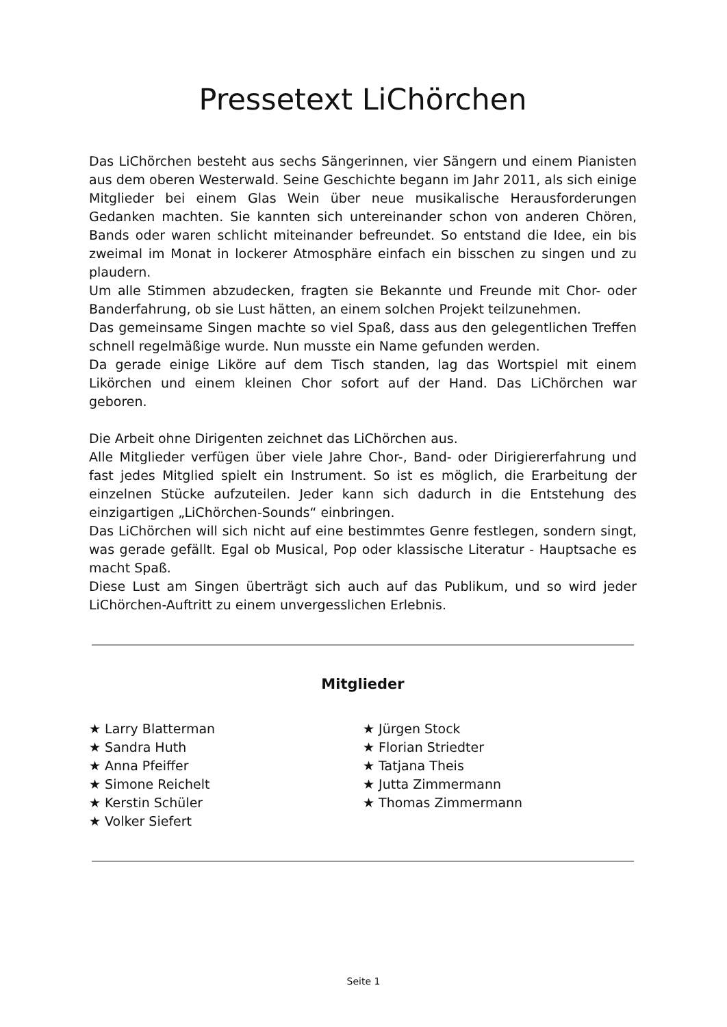Pressetext LiChörchen
Das LiChörchen besteht aus sechs Sängerinnen, vier Sängern und einem Pianisten aus dem oberen Westerwald. Seine Geschichte begann im Jahr 2011, als sich einige Mitglieder bei einem Glas Wein über neue musikalische Herausforderungen Gedanken machten. Sie kannten sich untereinander schon von anderen Chören, Bands oder waren schlicht miteinander befreundet. So entstand die Idee, ein bis zweimal im Monat in lockerer Atmosphäre einfach ein bisschen zu singen und zu plaudern.
Um alle Stimmen abzudecken, fragten sie Bekannte und Freunde mit Chor- oder Banderfahrung, ob sie Lust hätten, an einem solchen Projekt teilzunehmen.
Das gemeinsame Singen machte so viel Spaß, dass aus den gelegentlichen Treffen schnell regelmäßige wurde. Nun musste ein Name gefunden werden.
Da gerade einige Liköre auf dem Tisch standen, lag das Wortspiel mit einem Likörchen und einem kleinen Chor sofort auf der Hand. Das LiChörchen war geboren.
Die Arbeit ohne Dirigenten zeichnet das LiChörchen aus.
Alle Mitglieder verfügen über viele Jahre Chor-, Band- oder Dirigiererfahrung und fast jedes Mitglied spielt ein Instrument. So ist es möglich, die Erarbeitung der einzelnen Stücke aufzuteilen. Jeder kann sich dadurch in die Entstehung des einzigartigen „LiChörchen-Sounds“ einbringen.
Das LiChörchen will sich nicht auf eine bestimmtes Genre festlegen, sondern singt, was gerade gefällt. Egal ob Musical, Pop oder klassische Literatur - Hauptsache es macht Spaß.
Diese Lust am Singen überträgt sich auch auf das Publikum, und so wird jeder LiChörchen-Auftritt zu einem unvergesslichen Erlebnis.
Mitglieder
★ Larry Blatterman
★ Sandra Huth
★ Anna Pfeiffer
★ Simone Reichelt
★ Kerstin Schüler
★ Volker Siefert
★ Jürgen Stock
★ Florian Striedter
★ Tatjana Theis
★ Jutta Zimmermann
★ Thomas Zimmermann
Seite 1